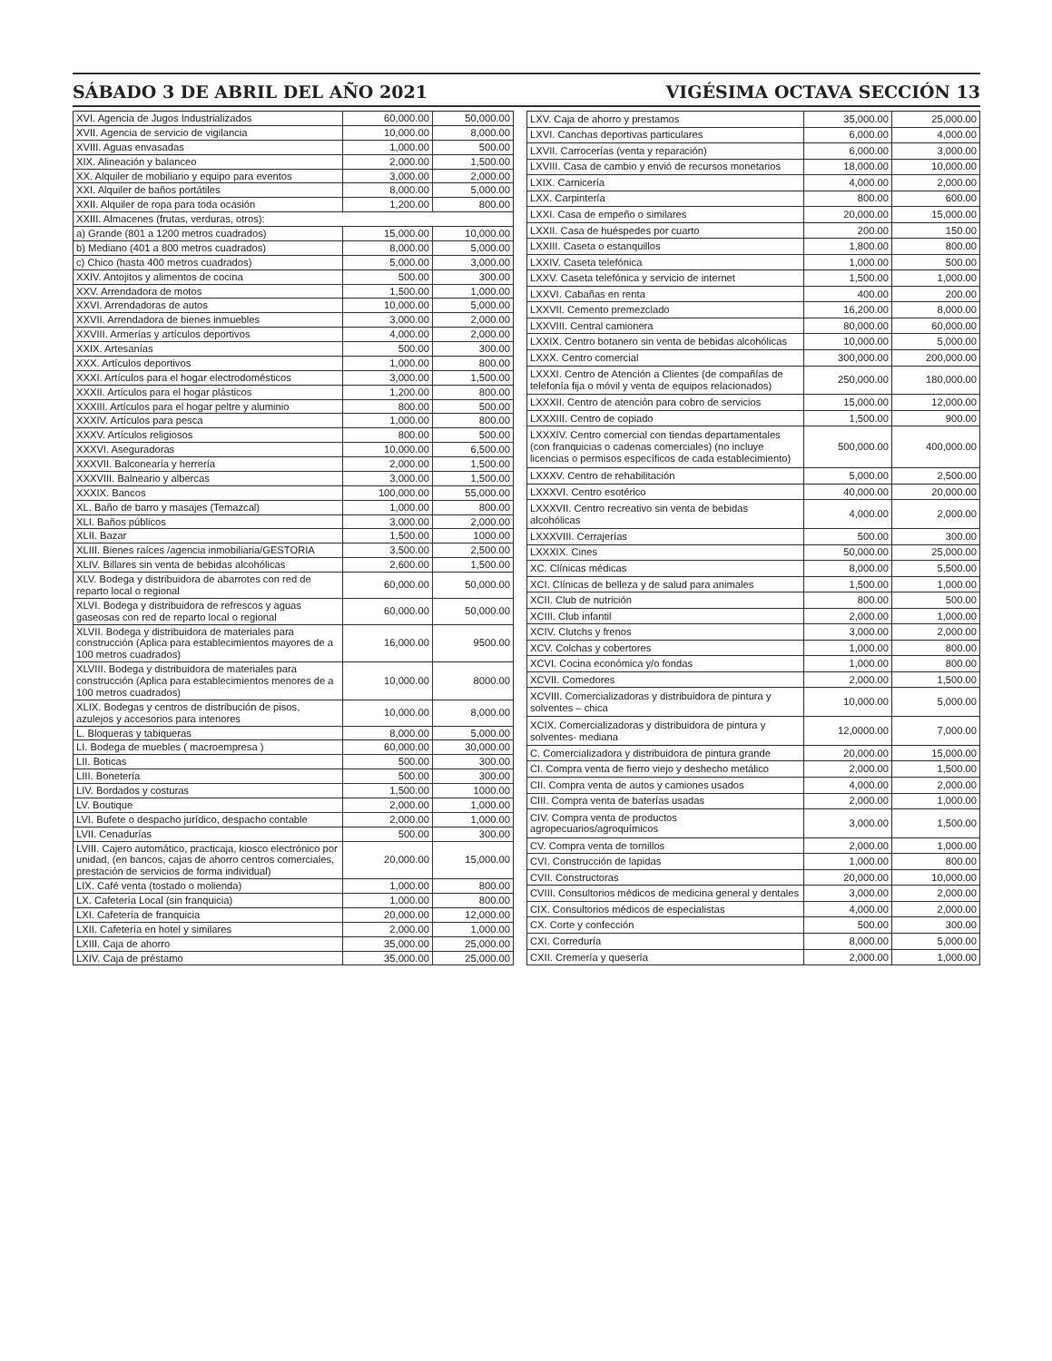SÁBADO 3 DE ABRIL DEL AÑO 2021 VIGÉSIMA OCTAVA SECCIÓN 13
| XVI. Agencia de Jugos Industrializados | 60,000.00 | 50,000.00 |
| XVII. Agencia de servicio de vigilancia | 10,000.00 | 8,000.00 |
| XVIII. Aguas envasadas | 1,000.00 | 500.00 |
| XIX. Alineación y balanceo | 2,000.00 | 1,500.00 |
| XX. Alquiler de mobiliario y equipo para eventos | 3,000.00 | 2,000.00 |
| XXI. Alquiler de baños portátiles | 8,000.00 | 5,000.00 |
| XXII. Alquiler de ropa para toda ocasión | 1,200.00 | 800.00 |
| XXIII. Almacenes (frutas, verduras, otros): | | |
| a) Grande (801 a 1200 metros cuadrados) | 15,000.00 | 10,000.00 |
| b) Mediano (401 a 800 metros cuadrados) | 8,000.00 | 5,000.00 |
| c) Chico (hasta 400 metros cuadrados) | 5,000.00 | 3,000.00 |
| XXIV. Antojitos y alimentos de cocina | 500.00 | 300.00 |
| XXV. Arrendadora de motos | 1,500.00 | 1,000.00 |
| XXVI. Arrendadoras de autos | 10,000.00 | 5,000.00 |
| XXVII. Arrendadora de bienes inmuebles | 3,000.00 | 2,000.00 |
| XXVIII. Armerías y artículos deportivos | 4,000.00 | 2,000.00 |
| XXIX. Artesanías | 500.00 | 300.00 |
| XXX. Artículos deportivos | 1,000.00 | 800.00 |
| XXXI. Artículos para el hogar electrodomésticos | 3,000.00 | 1,500.00 |
| XXXII. Artículos para el hogar plásticos | 1,200.00 | 800.00 |
| XXXIII. Artículos para el hogar peltre y aluminio | 800.00 | 500.00 |
| XXXIV. Artículos para pesca | 1,000.00 | 800.00 |
| XXXV. Artículos religiosos | 800.00 | 500.00 |
| XXXVI. Aseguradoras | 10,000.00 | 6,500.00 |
| XXXVII. Balconearía y herrería | 2,000.00 | 1,500.00 |
| XXXVIII. Balneario y albercas | 3,000.00 | 1,500.00 |
| XXXIX. Bancos | 100,000.00 | 55,000.00 |
| XL. Baño de barro y masajes (Temazcal) | 1,000.00 | 800.00 |
| XLI. Baños públicos | 3,000.00 | 2,000.00 |
| XLII. Bazar | 1,500.00 | 1000.00 |
| XLIII. Bienes raíces /agencia inmobiliaria/GESTORIA | 3,500.00 | 2,500.00 |
| XLIV. Billares sin venta de bebidas alcohólicas | 2,600.00 | 1,500.00 |
| XLV. Bodega y distribuidora de abarrotes con red de reparto local o regional | 60,000.00 | 50,000.00 |
| XLVI. Bodega y distribuidora de refrescos y aguas gaseosas con red de reparto local o regional | 60,000.00 | 50,000.00 |
| XLVII. Bodega y distribuidora de materiales para construcción (Aplica para establecimientos mayores de a 100 metros cuadrados) | 16,000.00 | 9500.00 |
| XLVIII. Bodega y distribuidora de materiales para construcción (Aplica para establecimientos menores de a 100 metros cuadrados) | 10,000.00 | 8000.00 |
| XLIX. Bodegas y centros de distribución de pisos, azulejos y accesorios para interiores | 10,000.00 | 8,000.00 |
| L. Bloqueras y tabiqueras | 8,000.00 | 5,000.00 |
| LI. Bodega de muebles ( macroempresa ) | 60,000.00 | 30,000.00 |
| LII. Boticas | 500.00 | 300.00 |
| LIII. Bonetería | 500.00 | 300.00 |
| LIV. Bordados y costuras | 1,500.00 | 1000.00 |
| LV. Boutique | 2,000.00 | 1,000.00 |
| LVI. Bufete o despacho jurídico, despacho contable | 2,000.00 | 1,000.00 |
| LVII. Cenadurías | 500.00 | 300.00 |
| LVIII. Cajero automático, practicaja, kiosco electrónico por unidad, (en bancos, cajas de ahorro centros comerciales, prestación de servicios de forma individual) | 20,000.00 | 15,000.00 |
| LIX. Café venta (tostado o molienda) | 1,000.00 | 800.00 |
| LX. Cafetería Local (sin franquicia) | 1,000.00 | 800.00 |
| LXI. Cafetería de franquicia | 20,000.00 | 12,000.00 |
| LXII. Cafetería en hotel y similares | 2,000.00 | 1,000.00 |
| LXIII. Caja de ahorro | 35,000.00 | 25,000.00 |
| LXIV. Caja de préstamo | 35,000.00 | 25,000.00 |
| LXV. Caja de ahorro y prestamos | 35,000.00 | 25,000.00 |
| LXVI. Canchas deportivas particulares | 6,000.00 | 4,000.00 |
| LXVII. Carrocerías (venta y reparación) | 6,000.00 | 3,000.00 |
| LXVIII. Casa de cambio y envió de recursos monetarios | 18,000.00 | 10,000.00 |
| LXIX. Carnicería | 4,000.00 | 2,000.00 |
| LXX. Carpintería | 800.00 | 600.00 |
| LXXI. Casa de empeño o similares | 20,000.00 | 15,000.00 |
| LXXII. Casa de huéspedes por cuarto | 200.00 | 150.00 |
| LXXIII. Caseta o estanquillos | 1,800.00 | 800.00 |
| LXXIV. Caseta telefónica | 1,000.00 | 500.00 |
| LXXV. Caseta telefónica y servicio de internet | 1,500.00 | 1,000.00 |
| LXXVI. Cabañas en renta | 400.00 | 200.00 |
| LXXVII. Cemento premezclado | 16,200.00 | 8,000.00 |
| LXXVIII. Central camionera | 80,000.00 | 60,000.00 |
| LXXIX. Centro botanero sin venta de bebidas alcohólicas | 10,000.00 | 5,000.00 |
| LXXX. Centro comercial | 300,000.00 | 200,000.00 |
| LXXXI. Centro de Atención a Clientes (de compañías de telefonía fija o móvil y venta de equipos relacionados) | 250,000.00 | 180,000.00 |
| LXXXII. Centro de atención para cobro de servicios | 15,000.00 | 12,000.00 |
| LXXXIII. Centro de copiado | 1,500.00 | 900.00 |
| LXXXIV. Centro comercial con tiendas departamentales (con franquicias o cadenas comerciales) (no incluye licencias o permisos específicos de cada establecimiento) | 500,000.00 | 400,000.00 |
| LXXXV. Centro de rehabilitación | 5,000.00 | 2,500.00 |
| LXXXVI. Centro esotérico | 40,000.00 | 20,000.00 |
| LXXXVII. Centro recreativo sin venta de bebidas alcohólicas | 4,000.00 | 2,000.00 |
| LXXXVIII. Cerrajerías | 500.00 | 300.00 |
| LXXXIX. Cines | 50,000.00 | 25,000.00 |
| XC. Clínicas médicas | 8,000.00 | 5,500.00 |
| XCI. Clínicas de belleza y de salud para animales | 1,500.00 | 1,000.00 |
| XCII. Club de nutrición | 800.00 | 500.00 |
| XCIII. Club infantil | 2,000.00 | 1,000.00 |
| XCIV. Clutchs y frenos | 3,000.00 | 2,000.00 |
| XCV. Colchas y cobertores | 1,000.00 | 800.00 |
| XCVI. Cocina económica y/o fondas | 1,000.00 | 800.00 |
| XCVII. Comedores | 2,000.00 | 1,500.00 |
| XCVIII. Comercializadoras y distribuidora de pintura y solventes – chica | 10,000.00 | 5,000.00 |
| XCIX. Comercializadoras y distribuidora de pintura y solventes- mediana | 12,0000.00 | 7,000.00 |
| C. Comercializadora y distribuidora de pintura grande | 20,000.00 | 15,000.00 |
| CI. Compra venta de fierro viejo y deshecho metálico | 2,000.00 | 1,500.00 |
| CII. Compra venta de autos y camiones usados | 4,000.00 | 2,000.00 |
| CIII. Compra venta de baterías usadas | 2,000.00 | 1,000.00 |
| CIV. Compra venta de productos agropecuarios/agroquímicos | 3,000.00 | 1,500.00 |
| CV. Compra venta de tornillos | 2,000.00 | 1,000.00 |
| CVI. Construcción de lapidas | 1,000.00 | 800.00 |
| CVII. Constructoras | 20,000.00 | 10,000.00 |
| CVIII. Consultorios médicos de medicina general y dentales | 3,000.00 | 2,000.00 |
| CIX. Consultorios médicos de especialistas | 4,000.00 | 2,000.00 |
| CX. Corte y confección | 500.00 | 300.00 |
| CXI. Correduría | 8,000.00 | 5,000.00 |
| CXII. Cremería y quesería | 2,000.00 | 1,000.00 |